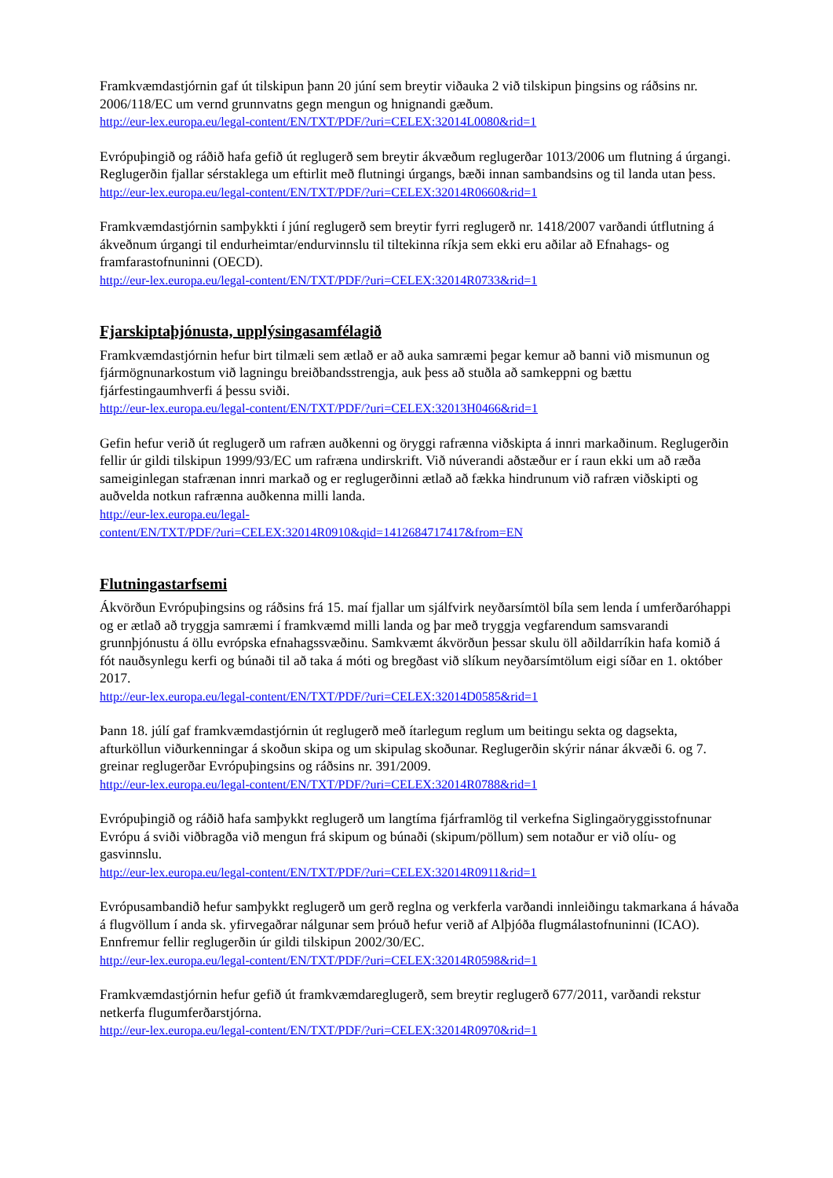Framkvæmdastjórnin gaf út tilskipun þann 20 júní sem breytir viðauka 2 við tilskipun þingsins og ráðsins nr. 2006/118/EC um vernd grunnvatns gegn mengun og hnignandi gæðum.
http://eur-lex.europa.eu/legal-content/EN/TXT/PDF/?uri=CELEX:32014L0080&rid=1
Evrópuþingið og ráðið hafa gefið út reglugerð sem breytir ákvæðum reglugerðar 1013/2006 um flutning á úrgangi. Reglugerðin fjallar sérstaklega um eftirlit með flutningi úrgangs, bæði innan sambandsins og til landa utan þess.
http://eur-lex.europa.eu/legal-content/EN/TXT/PDF/?uri=CELEX:32014R0660&rid=1
Framkvæmdastjórnin samþykkti í júní reglugerð sem breytir fyrri reglugerð nr. 1418/2007 varðandi útflutning á ákveðnum úrgangi til endurheimtar/endurvinnslu til tiltekinna ríkja sem ekki eru aðilar að Efnahags- og framfarastofnuninni (OECD).
http://eur-lex.europa.eu/legal-content/EN/TXT/PDF/?uri=CELEX:32014R0733&rid=1
Fjarskiptaþjónusta, upplýsingasamfélagið
Framkvæmdastjórnin hefur birt tilmæli sem ætlað er að auka samræmi þegar kemur að banni við mismunun og fjármögnunarkostum við lagningu breiðbandsstrengja, auk þess að stuðla að samkeppni og bættu fjárfestingaumhverfi á þessu sviði.
http://eur-lex.europa.eu/legal-content/EN/TXT/PDF/?uri=CELEX:32013H0466&rid=1
Gefin hefur verið út reglugerð um rafræn auðkenni og öryggi rafrænna viðskipta á innri markaðinum. Reglugerðin fellir úr gildi tilskipun 1999/93/EC um rafræna undirskrift. Við núverandi aðstæður er í raun ekki um að ræða sameiginlegan stafrænan innri markað og er reglugerðinni ætlað að fækka hindrunum við rafræn viðskipti og auðvelda notkun rafrænna auðkenna milli landa.
http://eur-lex.europa.eu/legal-
content/EN/TXT/PDF/?uri=CELEX:32014R0910&qid=1412684717417&from=EN
Flutningastarfsemi
Ákvörðun Evrópuþingsins og ráðsins frá 15. maí fjallar um sjálfvirk neyðarsímtöl bíla sem lenda í umferðaróhappi og er ætlað að tryggja samræmi í framkvæmd milli landa og þar með tryggja vegfarendum samsvarandi grunnþjónustu á öllu evrópska efnahagssvæðinu. Samkvæmt ákvörðun þessar skulu öll aðildarríkin hafa komið á fót nauðsynlegu kerfi og búnaði til að taka á móti og bregðast við slíkum neyðarsímtölum eigi síðar en 1. október 2017.
http://eur-lex.europa.eu/legal-content/EN/TXT/PDF/?uri=CELEX:32014D0585&rid=1
Þann 18. júlí gaf framkvæmdastjórnin út reglugerð með ítarlegum reglum um beitingu sekta og dagsekta, afturköllun viðurkenningar á skoðun skipa og um skipulag skoðunar. Reglugerðin skýrir nánar ákvæði 6. og 7. greinar reglugerðar Evrópuþingsins og ráðsins nr. 391/2009.
http://eur-lex.europa.eu/legal-content/EN/TXT/PDF/?uri=CELEX:32014R0788&rid=1
Evrópuþingið og ráðið hafa samþykkt reglugerð um langtíma fjárframlög til verkefna Siglingaöryggisstofnunar Evrópu á sviði viðbragða við mengun frá skipum og búnaði (skipum/pöllum) sem notaður er við olíu- og gasvinnslu.
http://eur-lex.europa.eu/legal-content/EN/TXT/PDF/?uri=CELEX:32014R0911&rid=1
Evrópusambandið hefur samþykkt reglugerð um gerð reglna og verkferla varðandi innleiðingu takmarkana á hávaða á flugvöllum í anda sk. yfirvegaðrar nálgunar sem þróuð hefur verið af Alþjóða flugmálastofnuninni (ICAO). Ennfremur fellir reglugerðin úr gildi tilskipun 2002/30/EC.
http://eur-lex.europa.eu/legal-content/EN/TXT/PDF/?uri=CELEX:32014R0598&rid=1
Framkvæmdastjórnin hefur gefið út framkvæmdareglugerð, sem breytir reglugerð 677/2011, varðandi rekstur netkerfa flugumferðarstjórna.
http://eur-lex.europa.eu/legal-content/EN/TXT/PDF/?uri=CELEX:32014R0970&rid=1